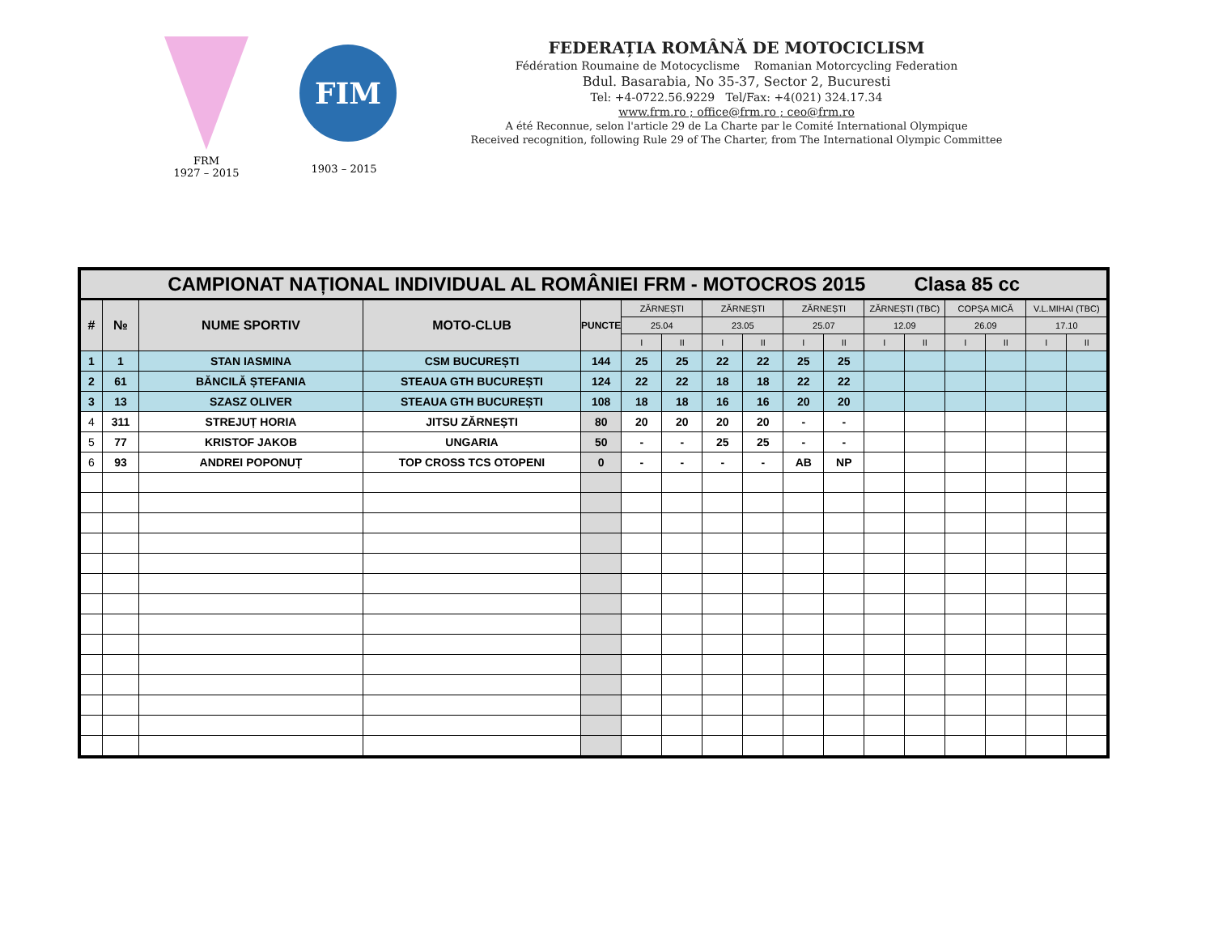FRM
1927 – 2015
FIM
1903 – 2015
FEDERAȚIA ROMÂNĂ DE MOTOCICLISM
Fédération Roumaine de Motocyclisme Romanian Motorcycling Federation
Bdul. Basarabia, No 35-37, Sector 2, Bucuresti
Tel: +4-0722.56.9229 Tel/Fax: +4(021) 324.17.34
www.frm.ro ; office@frm.ro ; ceo@frm.ro
A été Reconnue, selon l'article 29 de La Charte par le Comité International Olympique
Received recognition, following Rule 29 of The Charter, from The International Olympic Committee
| CAMPIONAT NAȚIONAL INDIVIDUAL AL ROMÂNIEI FRM - MOTOCROS 2015 Clasa 85 cc | | | | | | | | | | | | | | | | |
| --- | --- | --- | --- | --- | --- | --- | --- | --- | --- | --- | --- | --- | --- | --- | --- | --- |
| # | № | NUME SPORTIV | MOTO-CLUB | PUNCTE | ZĂRNEȘTI | | ZĂRNEȘTI | | ZĂRNEȘTI | | ZĂRNEȘTI (TBC) | | COPȘA MICĂ | | V.L.MIHAI (TBC) | |
| | | | | | 25.04 | | 23.05 | | 25.07 | | 12.09 | | 26.09 | | 17.10 | |
| | | | | | I | II | I | II | I | II | I | II | I | II | I | II |
| 1 | 1 | STAN IASMINA | CSM BUCUREȘTI | 144 | 25 | 25 | 22 | 22 | 25 | 25 | | | | | | |
| 2 | 61 | BĂNCILĂ ȘTEFANIA | STEAUA GTH BUCUREȘTI | 124 | 22 | 22 | 18 | 18 | 22 | 22 | | | | | | |
| 3 | 13 | SZASZ OLIVER | STEAUA GTH BUCUREȘTI | 108 | 18 | 18 | 16 | 16 | 20 | 20 | | | | | | |
| 4 | 311 | STREJUȚ HORIA | JITSU ZĂRNEȘTI | 80 | 20 | 20 | 20 | 20 | - | - | | | | | | |
| 5 | 77 | KRISTOF JAKOB | UNGARIA | 50 | - | - | 25 | 25 | - | - | | | | | | |
| 6 | 93 | ANDREI POPONUȚ | TOP CROSS TCS OTOPENI | 0 | - | - | - | - | AB | NP | | | | | | |